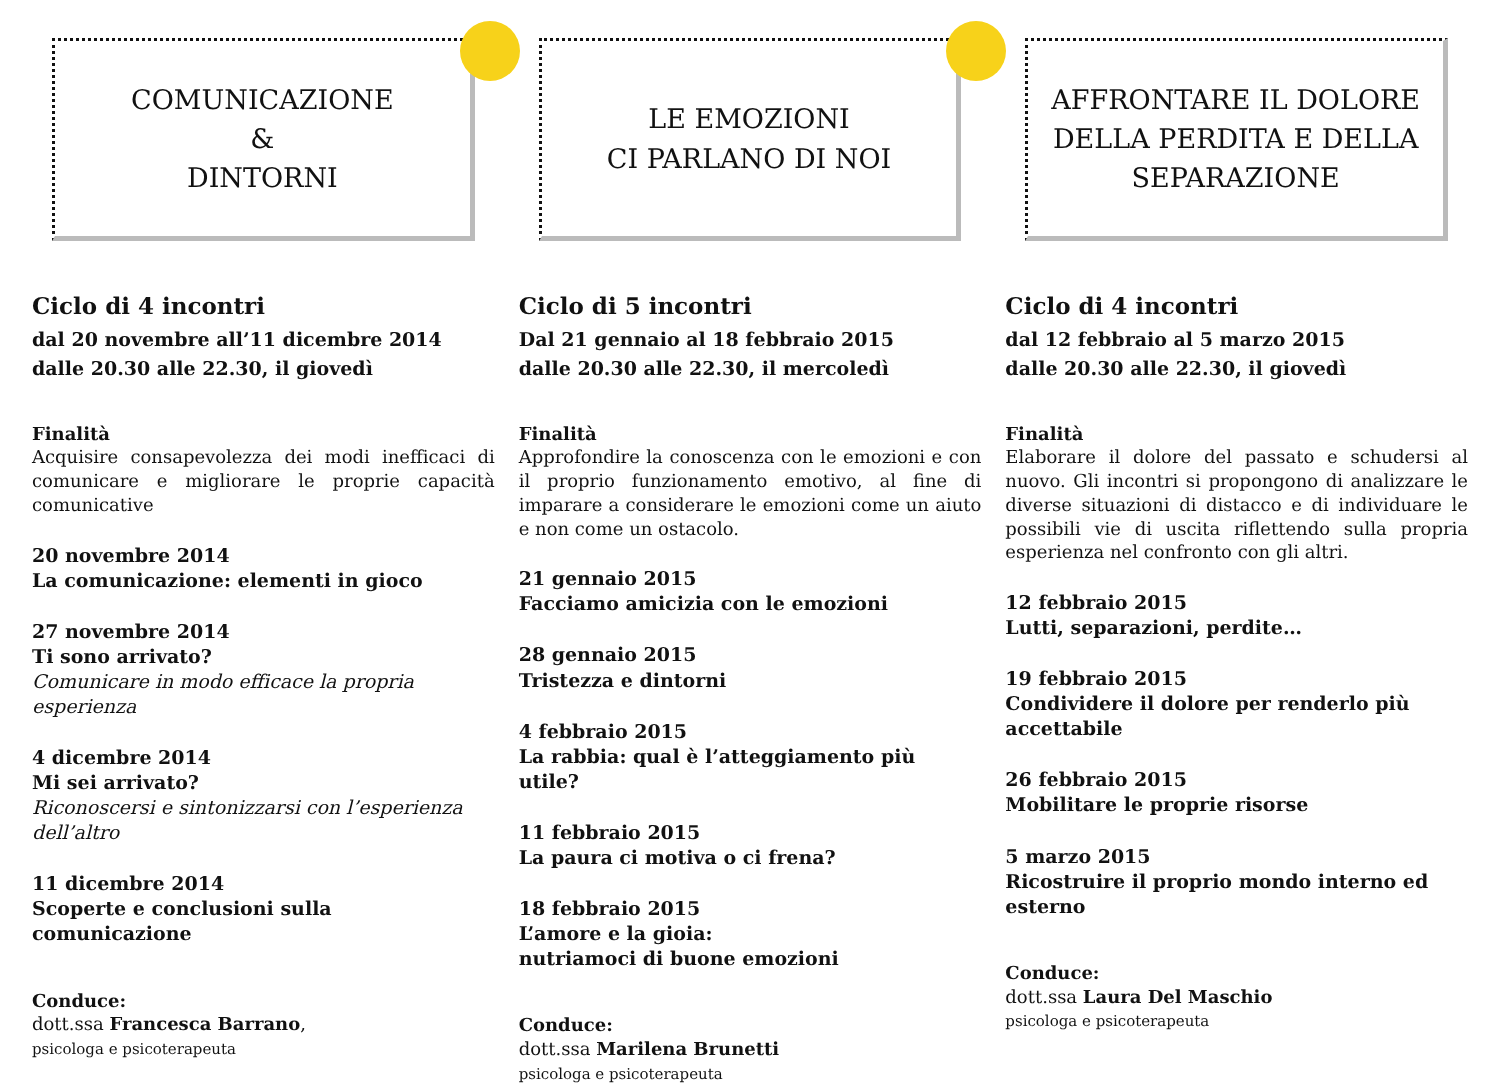COMUNICAZIONE
&
DINTORNI
Ciclo di 4 incontri
dal 20 novembre all’11 dicembre 2014
dalle 20.30 alle 22.30, il giovedì
Finalità
Acquisire consapevolezza dei modi inefficaci di comunicare e migliorare le proprie capacità comunicative
20 novembre 2014
La comunicazione: elementi in gioco
27 novembre 2014
Ti sono arrivato?
Comunicare in modo efficace la propria esperienza
4 dicembre 2014
Mi sei arrivato?
Riconoscersi e sintonizzarsi con l’esperienza dell’altro
11 dicembre 2014
Scoperte e conclusioni sulla comunicazione
Conduce:
dott.ssa Francesca Barrano,
psicologa e psicoterapeuta
LE EMOZIONI
CI PARLANO DI NOI
Ciclo di 5 incontri
Dal 21 gennaio al 18 febbraio 2015
dalle 20.30 alle 22.30, il mercoledì
Finalità
Approfondire la conoscenza con le emozioni e con il proprio funzionamento emotivo, al fine di imparare a considerare le emozioni come un aiuto e non come un ostacolo.
21 gennaio 2015
Facciamo amicizia con le emozioni
28 gennaio 2015
Tristezza e dintorni
4 febbraio 2015
La rabbia: qual è l’atteggiamento più utile?
11 febbraio 2015
La paura ci motiva o ci frena?
18 febbraio 2015
L’amore e la gioia:
nutriamoci di buone emozioni
Conduce:
dott.ssa Marilena Brunetti
psicologa e psicoterapeuta
AFFRONTARE IL DOLORE
DELLA PERDITA E DELLA
SEPARAZIONE
Ciclo di 4 incontri
dal 12 febbraio al 5 marzo 2015
dalle 20.30 alle 22.30, il giovedì
Finalità
Elaborare il dolore del passato e schudersi al nuovo. Gli incontri si propongono di analizzare le diverse situazioni di distacco e di individuare le possibili vie di uscita riflettendo sulla propria esperienza nel confronto con gli altri.
12 febbraio 2015
Lutti, separazioni, perdite…
19 febbraio 2015
Condividere il dolore per renderlo più accettabile
26 febbraio 2015
Mobilitare le proprie risorse
5 marzo 2015
Ricostruire il proprio mondo interno ed esterno
Conduce:
dott.ssa Laura Del Maschio
psicologa e psicoterapeuta